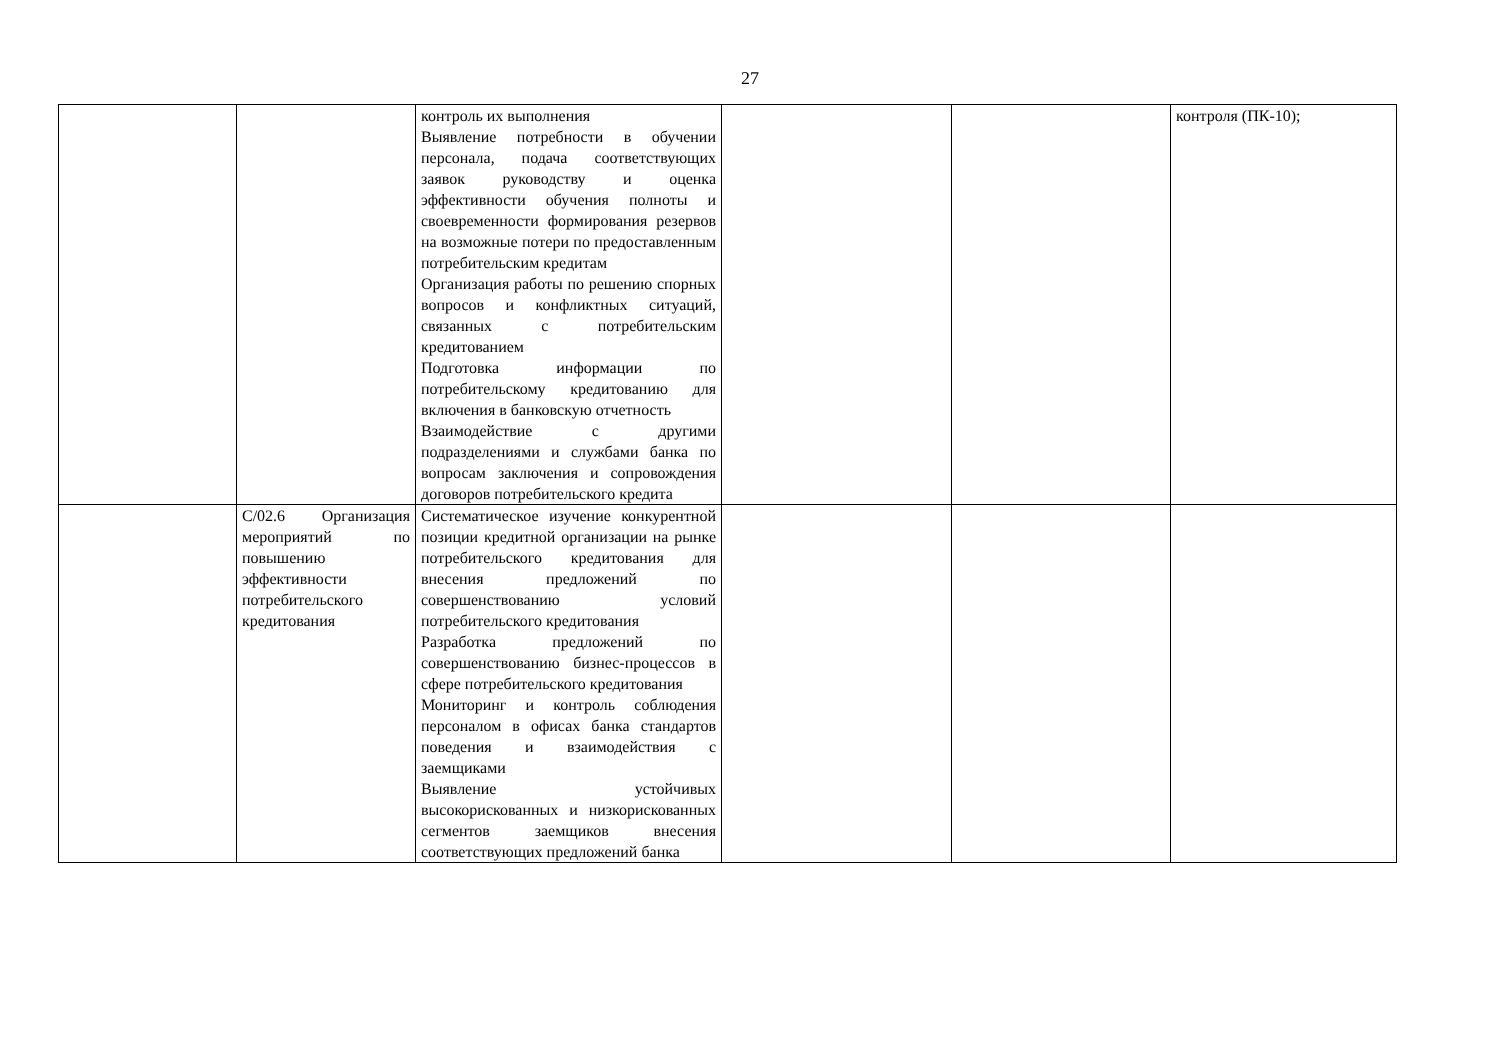27
| | | контроль их выполнения Выявление потребности в обучении персонала, подача соответствующих заявок руководству и оценка эффективности обучения полноты и своевременности формирования резервов на возможные потери по предоставленным потребительским кредитам Организация работы по решению спорных вопросов и конфликтных ситуаций, связанных с потребительским кредитованием Подготовка информации по потребительскому кредитованию для включения в банковскую отчетность Взаимодействие с другими подразделениями и службами банка по вопросам заключения и сопровождения договоров потребительского кредита | | | контроля (ПК-10); |
| | C/02.6 Организация мероприятий по повышению эффективности потребительского кредитования | Систематическое изучение конкурентной позиции кредитной организации на рынке потребительского кредитования для внесения предложений по совершенствованию условий потребительского кредитования Разработка предложений по совершенствованию бизнес-процессов в сфере потребительского кредитования Мониторинг и контроль соблюдения персоналом в офисах банка стандартов поведения и взаимодействия с заемщиками Выявление устойчивых высокорискованных и низкорискованных сегментов заемщиков внесения соответствующих предложений банка | | | |